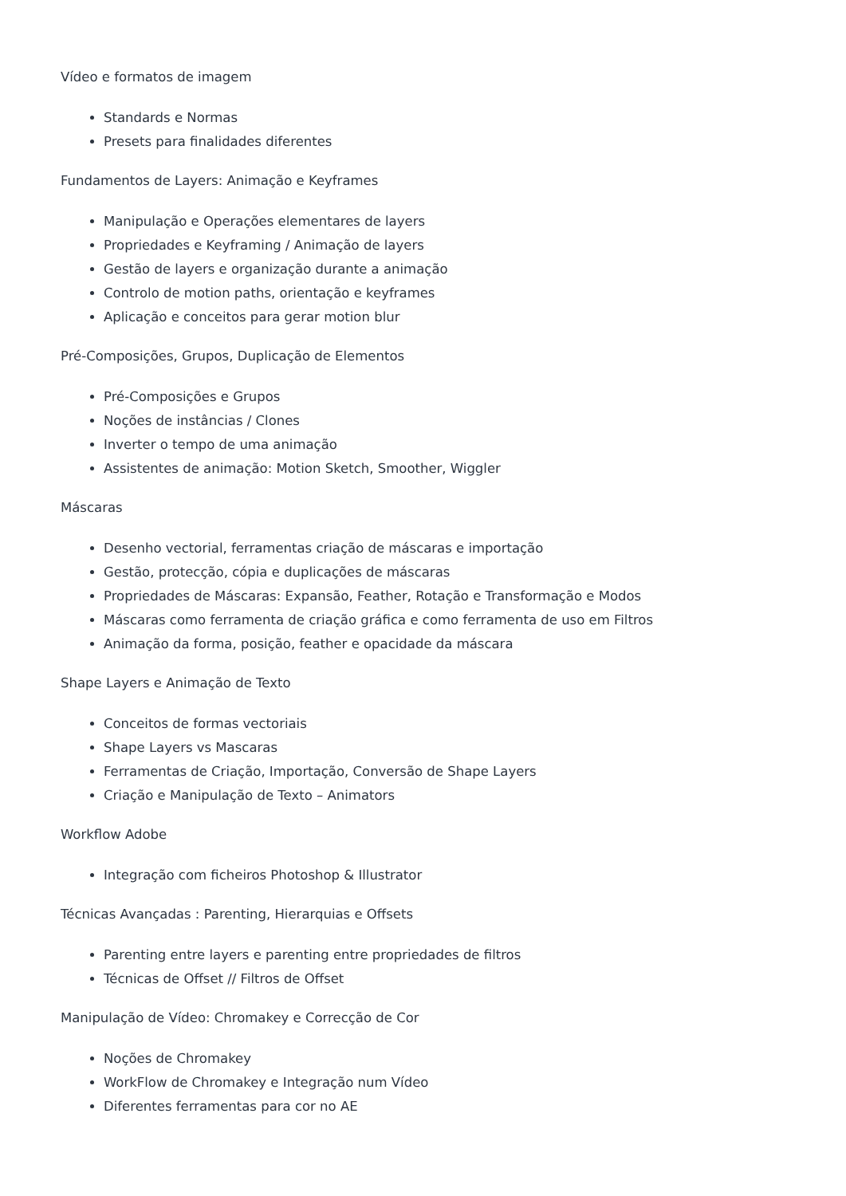Vídeo e formatos de imagem
Standards e Normas
Presets para finalidades diferentes
Fundamentos de Layers: Animação e Keyframes
Manipulação e Operações elementares de layers
Propriedades e Keyframing / Animação de layers
Gestão de layers e organização durante a animação
Controlo de motion paths, orientação e keyframes
Aplicação e conceitos para gerar motion blur
Pré-Composições, Grupos, Duplicação de Elementos
Pré-Composições e Grupos
Noções de instâncias / Clones
Inverter o tempo de uma animação
Assistentes de animação: Motion Sketch, Smoother, Wiggler
Máscaras
Desenho vectorial, ferramentas criação de máscaras e importação
Gestão, protecção, cópia e duplicações de máscaras
Propriedades de Máscaras: Expansão, Feather, Rotação e Transformação e Modos
Máscaras como ferramenta de criação gráfica e como ferramenta de uso em Filtros
Animação da forma, posição, feather e opacidade da máscara
Shape Layers e Animação de Texto
Conceitos de formas vectoriais
Shape Layers vs Mascaras
Ferramentas de Criação, Importação, Conversão de Shape Layers
Criação e Manipulação de Texto – Animators
Workflow Adobe
Integração com ficheiros Photoshop & Illustrator
Técnicas Avançadas : Parenting, Hierarquias e Offsets
Parenting entre layers e parenting entre propriedades de filtros
Técnicas de Offset // Filtros de Offset
Manipulação de Vídeo: Chromakey e Correcção de Cor
Noções de Chromakey
WorkFlow de Chromakey e Integração num Vídeo
Diferentes ferramentas para cor no AE